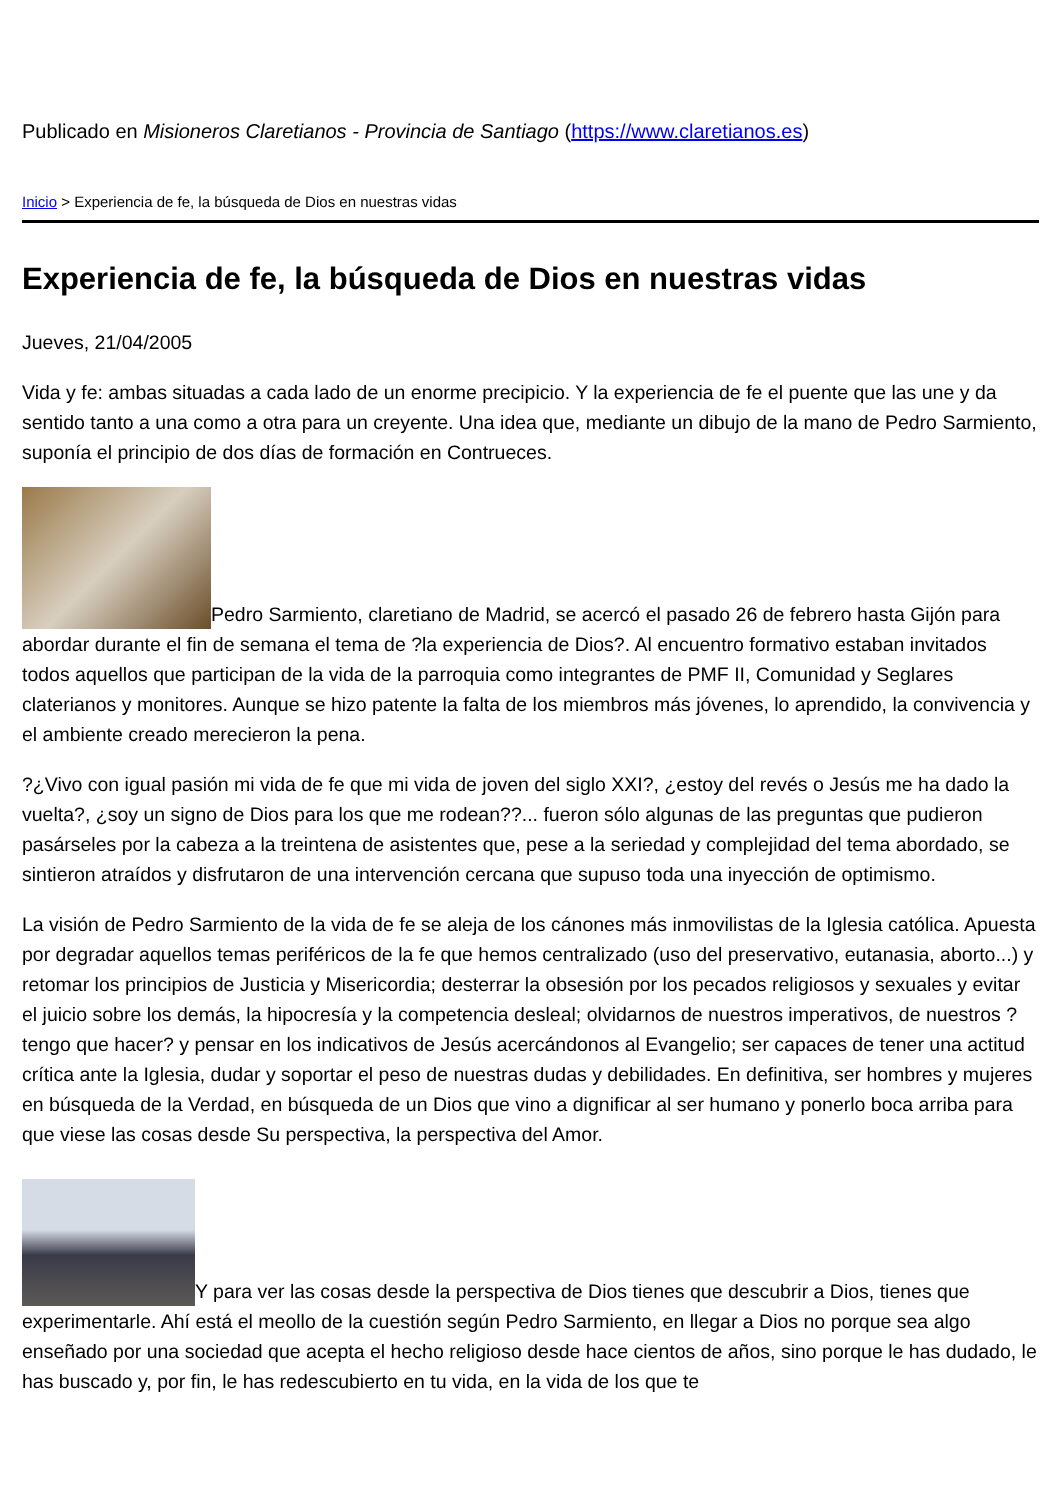Publicado en Misioneros Claretianos - Provincia de Santiago (https://www.claretianos.es)
Inicio > Experiencia de fe, la búsqueda de Dios en nuestras vidas
Experiencia de fe, la búsqueda de Dios en nuestras vidas
Jueves, 21/04/2005
Vida y fe: ambas situadas a cada lado de un enorme precipicio. Y la experiencia de fe el puente que las une y da sentido tanto a una como a otra para un creyente. Una idea que, mediante un dibujo de la mano de Pedro Sarmiento, suponía el principio de dos días de formación en Contrueces.
Pedro Sarmiento, claretiano de Madrid, se acercó el pasado 26 de febrero hasta Gijón para abordar durante el fin de semana el tema de ?la experiencia de Dios?. Al encuentro formativo estaban invitados todos aquellos que participan de la vida de la parroquia como integrantes de PMF II, Comunidad y Seglares claterianos y monitores. Aunque se hizo patente la falta de los miembros más jóvenes, lo aprendido, la convivencia y el ambiente creado merecieron la pena.
?¿Vivo con igual pasión mi vida de fe que mi vida de joven del siglo XXI?, ¿estoy del revés o Jesús me ha dado la vuelta?, ¿soy un signo de Dios para los que me rodean??... fueron sólo algunas de las preguntas que pudieron pasárseles por la cabeza a la treintena de asistentes que, pese a la seriedad y complejidad del tema abordado, se sintieron atraídos y disfrutaron de una intervención cercana que supuso toda una inyección de optimismo.
La visión de Pedro Sarmiento de la vida de fe se aleja de los cánones más inmovilistas de la Iglesia católica. Apuesta por degradar aquellos temas periféricos de la fe que hemos centralizado (uso del preservativo, eutanasia, aborto...) y retomar los principios de Justicia y Misericordia; desterrar la obsesión por los pecados religiosos y sexuales y evitar el juicio sobre los demás, la hipocresía y la competencia desleal; olvidarnos de nuestros imperativos, de nuestros ?tengo que hacer? y pensar en los indicativos de Jesús acercándonos al Evangelio; ser capaces de tener una actitud crítica ante la Iglesia, dudar y soportar el peso de nuestras dudas y debilidades. En definitiva, ser hombres y mujeres en búsqueda de la Verdad, en búsqueda de un Dios que vino a dignificar al ser humano y ponerlo boca arriba para que viese las cosas desde Su perspectiva, la perspectiva del Amor.
Y para ver las cosas desde la perspectiva de Dios tienes que descubrir a Dios, tienes que experimentarle. Ahí está el meollo de la cuestión según Pedro Sarmiento, en llegar a Dios no porque sea algo enseñado por una sociedad que acepta el hecho religioso desde hace cientos de años, sino porque le has dudado, le has buscado y, por fin, le has redescubierto en tu vida, en la vida de los que te